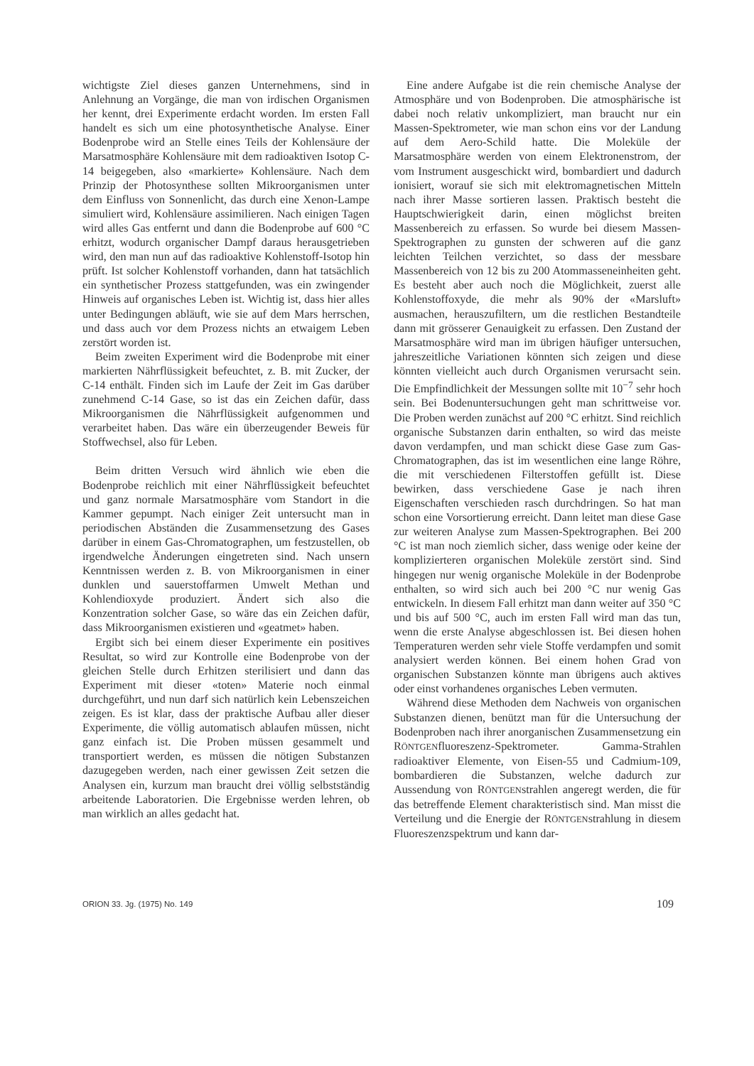wichtigste Ziel dieses ganzen Unternehmens, sind in Anlehnung an Vorgänge, die man von irdischen Organismen her kennt, drei Experimente erdacht worden. Im ersten Fall handelt es sich um eine photosynthetische Analyse. Einer Bodenprobe wird an Stelle eines Teils der Kohlensäure der Marsatmosphäre Kohlensäure mit dem radioaktiven Isotop C-14 beigegeben, also «markierte» Kohlensäure. Nach dem Prinzip der Photosynthese sollten Mikroorganismen unter dem Einfluss von Sonnenlicht, das durch eine Xenon-Lampe simuliert wird, Kohlensäure assimilieren. Nach einigen Tagen wird alles Gas entfernt und dann die Bodenprobe auf 600 °C erhitzt, wodurch organischer Dampf daraus herausgetrieben wird, den man nun auf das radioaktive Kohlenstoff-Isotop hin prüft. Ist solcher Kohlenstoff vorhanden, dann hat tatsächlich ein synthetischer Prozess stattgefunden, was ein zwingender Hinweis auf organisches Leben ist. Wichtig ist, dass hier alles unter Bedingungen abläuft, wie sie auf dem Mars herrschen, und dass auch vor dem Prozess nichts an etwaigem Leben zerstört worden ist.
Beim zweiten Experiment wird die Bodenprobe mit einer markierten Nährflüssigkeit befeuchtet, z. B. mit Zucker, der C-14 enthält. Finden sich im Laufe der Zeit im Gas darüber zunehmend C-14 Gase, so ist das ein Zeichen dafür, dass Mikroorganismen die Nährflüssigkeit aufgenommen und verarbeitet haben. Das wäre ein überzeugender Beweis für Stoffwechsel, also für Leben.
Beim dritten Versuch wird ähnlich wie eben die Bodenprobe reichlich mit einer Nährflüssigkeit befeuchtet und ganz normale Marsatmosphäre vom Standort in die Kammer gepumpt. Nach einiger Zeit untersucht man in periodischen Abständen die Zusammensetzung des Gases darüber in einem Gas-Chromatographen, um festzustellen, ob irgendwelche Änderungen eingetreten sind. Nach unsern Kenntnissen werden z. B. von Mikroorganismen in einer dunklen und sauerstoffarmen Umwelt Methan und Kohlendioxyde produziert. Ändert sich also die Konzentration solcher Gase, so wäre das ein Zeichen dafür, dass Mikroorganismen existieren und «geatmet» haben.
Ergibt sich bei einem dieser Experimente ein positives Resultat, so wird zur Kontrolle eine Bodenprobe von der gleichen Stelle durch Erhitzen sterilisiert und dann das Experiment mit dieser «toten» Materie noch einmal durchgeführt, und nun darf sich natürlich kein Lebenszeichen zeigen. Es ist klar, dass der praktische Aufbau aller dieser Experimente, die völlig automatisch ablaufen müssen, nicht ganz einfach ist. Die Proben müssen gesammelt und transportiert werden, es müssen die nötigen Substanzen dazugegeben werden, nach einer gewissen Zeit setzen die Analysen ein, kurzum man braucht drei völlig selbstständig arbeitende Laboratorien. Die Ergebnisse werden lehren, ob man wirklich an alles gedacht hat.
Eine andere Aufgabe ist die rein chemische Analyse der Atmosphäre und von Bodenproben. Die atmosphärische ist dabei noch relativ unkompliziert, man braucht nur ein Massen-Spektrometer, wie man schon eins vor der Landung auf dem Aero-Schild hatte. Die Moleküle der Marsatmosphäre werden von einem Elektronenstrom, der vom Instrument ausgeschickt wird, bombardiert und dadurch ionisiert, worauf sie sich mit elektromagnetischen Mitteln nach ihrer Masse sortieren lassen. Praktisch besteht die Hauptschwierigkeit darin, einen möglichst breiten Massenbereich zu erfassen. So wurde bei diesem Massen-Spektrographen zu gunsten der schweren auf die ganz leichten Teilchen verzichtet, so dass der messbare Massenbereich von 12 bis zu 200 Atommasseneinheiten geht. Es besteht aber auch noch die Möglichkeit, zuerst alle Kohlenstoffoxyde, die mehr als 90% der «Marsluft» ausmachen, herauszufiltern, um die restlichen Bestandteile dann mit grösserer Genauigkeit zu erfassen. Den Zustand der Marsatmosphäre wird man im übrigen häufiger untersuchen, jahreszeitliche Variationen könnten sich zeigen und diese könnten vielleicht auch durch Organismen verursacht sein. Die Empfindlichkeit der Messungen sollte mit 10<sup>−7</sup> sehr hoch sein. Bei Bodenuntersuchungen geht man schrittweise vor. Die Proben werden zunächst auf 200 °C erhitzt. Sind reichlich organische Substanzen darin enthalten, so wird das meiste davon verdampfen, und man schickt diese Gase zum Gas-Chromatographen, das ist im wesentlichen eine lange Röhre, die mit verschiedenen Filterstoffen gefüllt ist. Diese bewirken, dass verschiedene Gase je nach ihren Eigenschaften verschieden rasch durchdringen. So hat man schon eine Vorsortierung erreicht. Dann leitet man diese Gase zur weiteren Analyse zum Massen-Spektrographen. Bei 200 °C ist man noch ziemlich sicher, dass wenige oder keine der komplizierteren organischen Moleküle zerstört sind. Sind hingegen nur wenig organische Moleküle in der Bodenprobe enthalten, so wird sich auch bei 200 °C nur wenig Gas entwickeln. In diesem Fall erhitzt man dann weiter auf 350 °C und bis auf 500 °C, auch im ersten Fall wird man das tun, wenn die erste Analyse abgeschlossen ist. Bei diesen hohen Temperaturen werden sehr viele Stoffe verdampfen und somit analysiert werden können. Bei einem hohen Grad von organischen Substanzen könnte man übrigens auch aktives oder einst vorhandenes organisches Leben vermuten.
Während diese Methoden dem Nachweis von organischen Substanzen dienen, benützt man für die Untersuchung der Bodenproben nach ihrer anorganischen Zusammensetzung ein RÖNTGENfluoreszenz-Spektrometer. Gamma-Strahlen radioaktiver Elemente, von Eisen-55 und Cadmium-109, bombardieren die Substanzen, welche dadurch zur Aussendung von RÖNTGENstrahlen angeregt werden, die für das betreffende Element charakteristisch sind. Man misst die Verteilung und die Energie der RÖNTGENstrahlung in diesem Fluoreszenzspektrum und kann dar-
ORION 33. Jg. (1975) No. 149 109